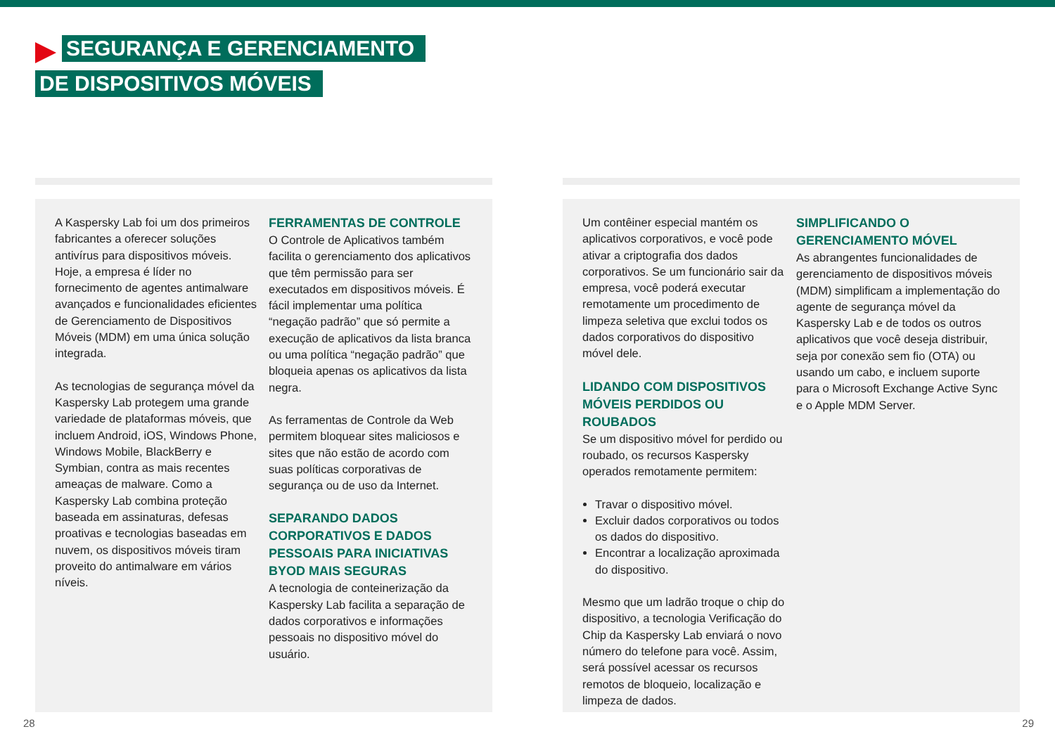SEGURANÇA E GERENCIAMENTO
DE DISPOSITIVOS MÓVEIS
A Kaspersky Lab foi um dos primeiros fabricantes a oferecer soluções antivírus para dispositivos móveis. Hoje, a empresa é líder no fornecimento de agentes antimalware avançados e funcionalidades eficientes de Gerenciamento de Dispositivos Móveis (MDM) em uma única solução integrada.
As tecnologias de segurança móvel da Kaspersky Lab protegem uma grande variedade de plataformas móveis, que incluem Android, iOS, Windows Phone, Windows Mobile, BlackBerry e Symbian, contra as mais recentes ameaças de malware. Como a Kaspersky Lab combina proteção baseada em assinaturas, defesas proativas e tecnologias baseadas em nuvem, os dispositivos móveis tiram proveito do antimalware em vários níveis.
FERRAMENTAS DE CONTROLE
O Controle de Aplicativos também facilita o gerenciamento dos aplicativos que têm permissão para ser executados em dispositivos móveis. É fácil implementar uma política “negação padrão” que só permite a execução de aplicativos da lista branca ou uma política “negação padrão” que bloqueia apenas os aplicativos da lista negra.
As ferramentas de Controle da Web permitem bloquear sites maliciosos e sites que não estão de acordo com suas políticas corporativas de segurança ou de uso da Internet.
SEPARANDO DADOS CORPORATIVOS E DADOS PESSOAIS PARA INICIATIVAS BYOD MAIS SEGURAS
A tecnologia de conteinerização da Kaspersky Lab facilita a separação de dados corporativos e informações pessoais no dispositivo móvel do usuário.
Um contêiner especial mantém os aplicativos corporativos, e você pode ativar a criptografia dos dados corporativos. Se um funcionário sair da empresa, você poderá executar remotamente um procedimento de limpeza seletiva que exclui todos os dados corporativos do dispositivo móvel dele.
LIDANDO COM DISPOSITIVOS MÓVEIS PERDIDOS OU ROUBADOS
Se um dispositivo móvel for perdido ou roubado, os recursos Kaspersky operados remotamente permitem:
Travar o dispositivo móvel.
Excluir dados corporativos ou todos os dados do dispositivo.
Encontrar a localização aproximada do dispositivo.
Mesmo que um ladrão troque o chip do dispositivo, a tecnologia Verificação do Chip da Kaspersky Lab enviará o novo número do telefone para você. Assim, será possível acessar os recursos remotos de bloqueio, localização e limpeza de dados.
SIMPLIFICANDO O GERENCIAMENTO MÓVEL
As abrangentes funcionalidades de gerenciamento de dispositivos móveis (MDM) simplificam a implementação do agente de segurança móvel da Kaspersky Lab e de todos os outros aplicativos que você deseja distribuir, seja por conexão sem fio (OTA) ou usando um cabo, e incluem suporte para o Microsoft Exchange Active Sync e o Apple MDM Server.
28 29